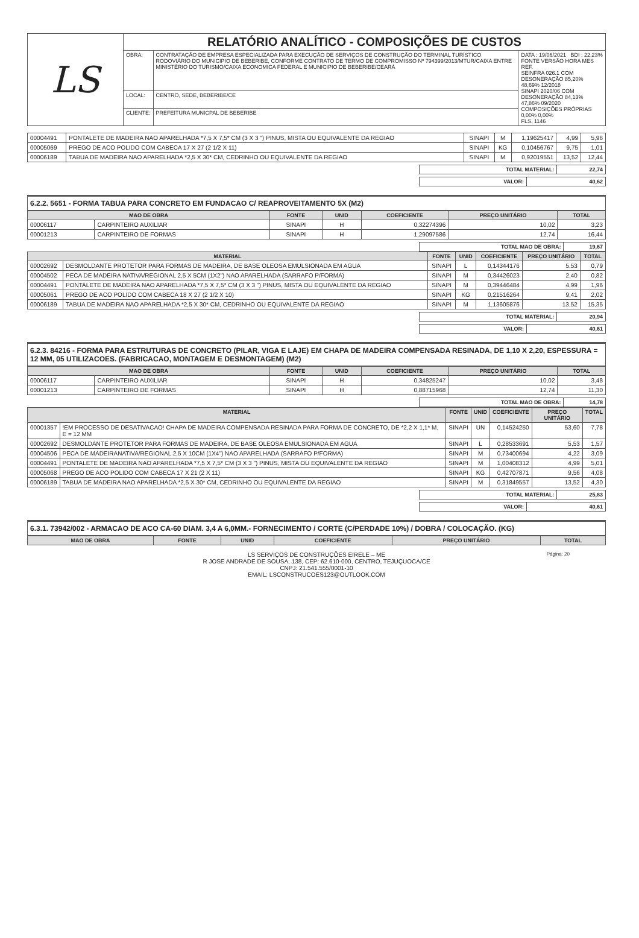| LS | RELATÓRIO ANALÍTICO - COMPOSIÇÕES DE CUSTOS | | |
| | OBRA: | CONTRATAÇÃO DE EMPRESA ESPECIALIZADA PARA EXECUÇÃO DE SERVIÇOS DE CONSTRUÇÃO DO TERMINAL TURÍSTICO RODOVIÁRIO DO MUNICIPIO DE BEBERIBE, CONFORME CONTRATO DE TERMO DE COMPROMISSO Nº 794399/2013/MTUR/CAIXA ENTRE MINISTÉRIO DO TURISMO/CAIXA ECONOMICA FEDERAL E MUNICIPIO DE BEBERIBE/CEARÁ | DATA : 19/06/2021 BDI : 22,23% FONTE VERSÃO HORA MES REF. SEINFRA 026.1 COM DESONERAÇÃO 85,20% 48,69% 12/2018 SINAPI 2020/06 COM DESONERAÇÃO 84,13% 47,86% 09/2020 COMPOSIÇÕES PRÓPRIAS 0,00% 0,00% FLS. 1146 |
| | LOCAL: | CENTRO, SEDE, BEBERIBE/CE | |
| | CLIENTE: | PREFEITURA MUNICPAL DE BEBERIBE | |
| 00004491 | PONTALETE DE MADEIRA NAO APARELHADA *7,5 X 7,5* CM (3 X 3 ") PINUS, MISTA OU EQUIVALENTE DA REGIAO | SINAPI | M | 1,19625417 | 4,99 | 5,96 |
| 00005069 | PREGO DE ACO POLIDO COM CABECA 17 X 27 (2 1/2 X 11) | SINAPI | KG | 0,10456767 | 9,75 | 1,01 |
| 00006189 | TABUA DE MADEIRA NAO APARELHADA *2,5 X 30* CM, CEDRINHO OU EQUIVALENTE DA REGIAO | SINAPI | M | 0,92019551 | 13,52 | 12,44 |
| TOTAL MATERIAL: | 22,74 |
| VALOR: | 40,62 |
6.2.2. 5651 - FORMA TABUA PARA CONCRETO EM FUNDACAO C/ REAPROVEITAMENTO 5X (M2)
| MAO DE OBRA | | FONTE | UNID | COEFICIENTE | PREÇO UNITÁRIO | TOTAL |
| --- | --- | --- | --- | --- | --- | --- |
| 00006117 | CARPINTEIRO AUXILIAR | SINAPI | H | 0,32274396 | 10,02 | 3,23 |
| 00001213 | CARPINTEIRO DE FORMAS | SINAPI | H | 1,29097586 | 12,74 | 16,44 |
| TOTAL MAO DE OBRA: | 19,67 |
| MATERIAL | | FONTE | UNID | COEFICIENTE | PREÇO UNITÁRIO | TOTAL |
| --- | --- | --- | --- | --- | --- | --- |
| 00002692 | DESMOLDANTE PROTETOR PARA FORMAS DE MADEIRA, DE BASE OLEOSA EMULSIONADA EM AGUA | SINAPI | L | 0,14344176 | 5,53 | 0,79 |
| 00004502 | PECA DE MADEIRA NATIVA/REGIONAL 2,5 X 5CM (1X2") NAO APARELHADA (SARRAFO P/FORMA) | SINAPI | M | 0,34426023 | 2,40 | 0,82 |
| 00004491 | PONTALETE DE MADEIRA NAO APARELHADA *7,5 X 7,5* CM (3 X 3 ") PINUS, MISTA OU EQUIVALENTE DA REGIAO | SINAPI | M | 0,39446484 | 4,99 | 1,96 |
| 00005061 | PREGO DE ACO POLIDO COM CABECA 18 X 27 (2 1/2 X 10) | SINAPI | KG | 0,21516264 | 9,41 | 2,02 |
| 00006189 | TABUA DE MADEIRA NAO APARELHADA *2,5 X 30* CM, CEDRINHO OU EQUIVALENTE DA REGIAO | SINAPI | M | 1,13605876 | 13,52 | 15,35 |
| TOTAL MATERIAL: | 20,94 |
| VALOR: | 40,61 |
6.2.3. 84216 - FORMA PARA ESTRUTURAS DE CONCRETO (PILAR, VIGA E LAJE) EM CHAPA DE MADEIRA COMPENSADA RESINADA, DE 1,10 X 2,20, ESPESSURA = 12 MM, 05 UTILIZACOES. (FABRICACAO, MONTAGEM E DESMONTAGEM) (M2)
| MAO DE OBRA | | FONTE | UNID | COEFICIENTE | PREÇO UNITÁRIO | TOTAL |
| --- | --- | --- | --- | --- | --- | --- |
| 00006117 | CARPINTEIRO AUXILIAR | SINAPI | H | 0,34825247 | 10,02 | 3,48 |
| 00001213 | CARPINTEIRO DE FORMAS | SINAPI | H | 0,88715968 | 12,74 | 11,30 |
| TOTAL MAO DE OBRA: | 14,78 |
| MATERIAL | | FONTE | UNID | COEFICIENTE | PREÇO UNITÁRIO | TOTAL |
| --- | --- | --- | --- | --- | --- | --- |
| 00001357 | !EM PROCESSO DE DESATIVACAO! CHAPA DE MADEIRA COMPENSADA RESINADA PARA FORMA DE CONCRETO, DE *2,2 X 1,1* M, E = 12 MM | SINAPI | UN | 0,14524250 | 53,60 | 7,78 |
| 00002692 | DESMOLDANTE PROTETOR PARA FORMAS DE MADEIRA, DE BASE OLEOSA EMULSIONADA EM AGUA | SINAPI | L | 0,28533691 | 5,53 | 1,57 |
| 00004506 | PECA DE MADEIRANATIVA/REGIONAL 2,5 X 10CM (1X4") NAO APARELHADA (SARRAFO P/FORMA) | SINAPI | M | 0,73400694 | 4,22 | 3,09 |
| 00004491 | PONTALETE DE MADEIRA NAO APARELHADA *7,5 X 7,5* CM (3 X 3 ") PINUS, MISTA OU EQUIVALENTE DA REGIAO | SINAPI | M | 1,00408312 | 4,99 | 5,01 |
| 00005068 | PREGO DE ACO POLIDO COM CABECA 17 X 21 (2 X 11) | SINAPI | KG | 0,42707871 | 9,56 | 4,08 |
| 00006189 | TABUA DE MADEIRA NAO APARELHADA *2,5 X 30* CM, CEDRINHO OU EQUIVALENTE DA REGIAO | SINAPI | M | 0,31849557 | 13,52 | 4,30 |
| TOTAL MATERIAL: | 25,83 |
| VALOR: | 40,61 |
6.3.1. 73942/002 - ARMACAO DE ACO CA-60 DIAM. 3,4 A 6,0MM.- FORNECIMENTO / CORTE (C/PERDADE 10%) / DOBRA / COLOCAÇÃO. (KG)
| MAO DE OBRA | FONTE | UNID | COEFICIENTE | PREÇO UNITÁRIO | TOTAL |
| --- | --- | --- | --- | --- | --- |
Página: 20 LS SERVIÇOS DE CONSTRUÇÕES EIRELE – ME
R JOSE ANDRADE DE SOUSA, 138, CEP: 62.610-000, CENTRO, TEJUÇUOCA/CE
CNPJ: 21.541.555/0001-10
EMAIL: LSCONSTRUCOES123@OUTLOOK.COM